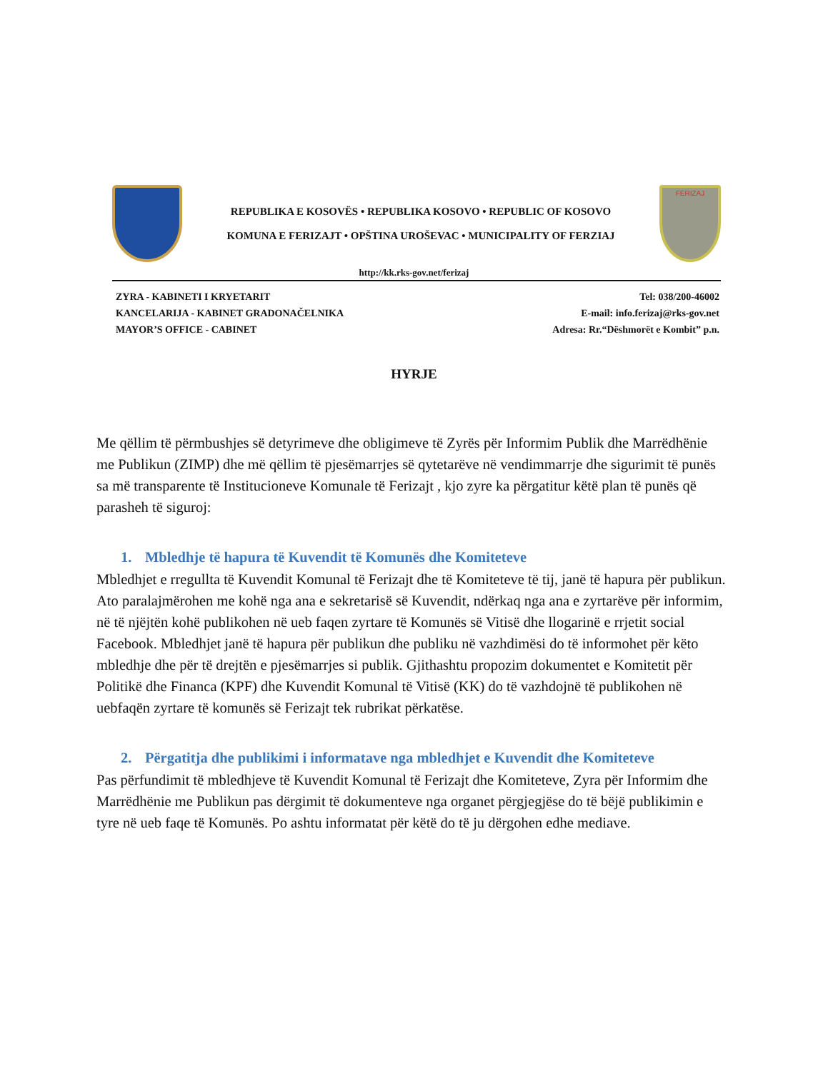REPUBLIKA E KOSOVËS • REPUBLIKA KOSOVO • REPUBLIC OF KOSOVO
KOMUNA E FERIZAJT • OPŠTINA UROŠEVAC • MUNICIPALITY OF FERZIAJ
FERIZAJ
http://kk.rks-gov.net/ferizaj
ZYRA - KABINETI I KRYETARIT
KANCELARIJA - KABINET GRADONAČELNIKA
MAYOR’S OFFICE - CABINET
Tel: 038/200-46002
E-mail: info.ferizaj@rks-gov.net
Adresa: Rr.“Dëshmorët e Kombit” p.n.
HYRJE
Me qëllim të përmbushjes së detyrimeve dhe obligimeve të Zyrës për Informim Publik dhe Marrëdhënie me Publikun (ZIMP) dhe më qëllim të pjesëmarrjes së qytetarëve në vendimmarrje dhe sigurimit të punës sa më transparente të Institucioneve Komunale të Ferizajt , kjo zyre ka përgatitur këtë plan të punës që parasheh të siguroj:
1. Mbledhje të hapura të Kuvendit të Komunës dhe Komiteteve
Mbledhjet e rregullta të Kuvendit Komunal të Ferizajt dhe të Komiteteve të tij, janë të hapura për publikun. Ato paralajmërohen me kohë nga ana e sekretarisë së Kuvendit, ndërkaq nga ana e zyrtarëve për informim, në të njëjtën kohë publikohen në ueb faqen zyrtare të Komunës së Vitisë dhe llogarinë e rrjetit social Facebook. Mbledhjet janë të hapura për publikun dhe publiku në vazhdimësi do të informohet për këto mbledhje dhe për të drejtën e pjesëmarrjes si publik. Gjithashtu propozim dokumentet e Komitetit për Politikë dhe Financa (KPF) dhe Kuvendit Komunal të Vitisë (KK) do të vazhdojnë të publikohen në uebfaqën zyrtare të komunës së Ferizajt tek rubrikat përkatëse.
2. Përgatitja dhe publikimi i informatave nga mbledhjet e Kuvendit dhe Komiteteve
Pas përfundimit të mbledhjeve të Kuvendit Komunal të Ferizajt dhe Komiteteve, Zyra për Informim dhe Marrëdhënie me Publikun pas dërgimit të dokumenteve nga organet përgjegjëse do të bëjë publikimin e tyre në ueb faqe të Komunës. Po ashtu informatat për këtë do të ju dërgohen edhe mediave.